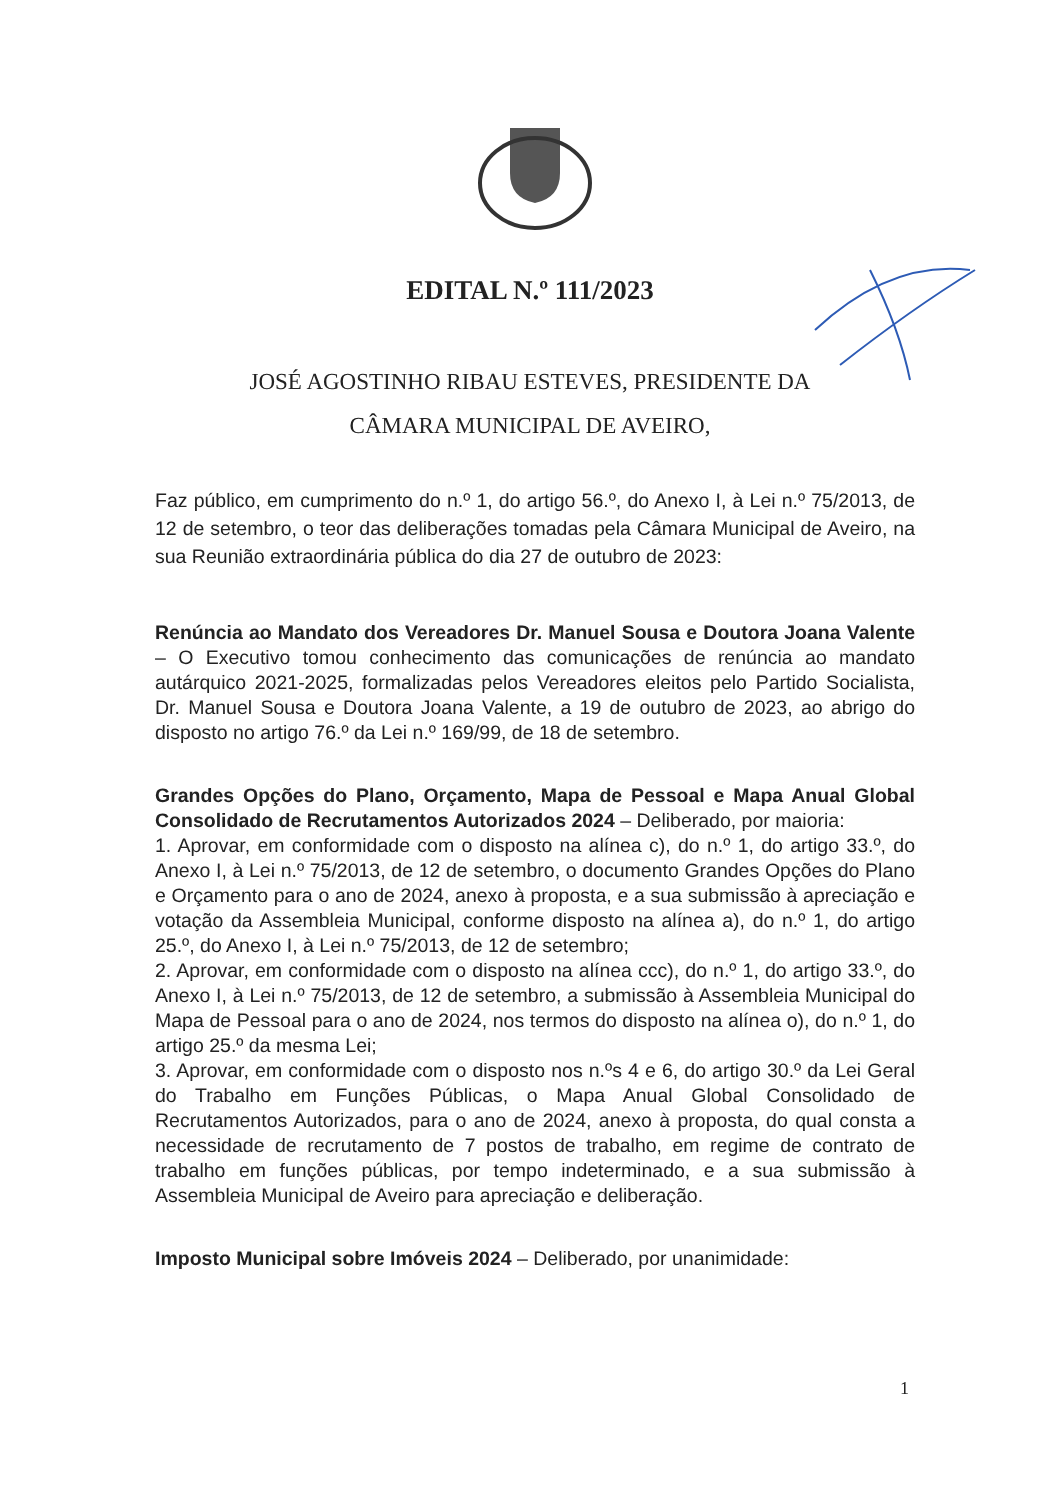EDITAL N.º 111/2023
JOSÉ AGOSTINHO RIBAU ESTEVES, PRESIDENTE DA
CÂMARA MUNICIPAL DE AVEIRO,
Faz público, em cumprimento do n.º 1, do artigo 56.º, do Anexo I, à Lei n.º 75/2013, de 12 de setembro, o teor das deliberações tomadas pela Câmara Municipal de Aveiro, na sua Reunião extraordinária pública do dia 27 de outubro de 2023:
Renúncia ao Mandato dos Vereadores Dr. Manuel Sousa e Doutora Joana Valente – O Executivo tomou conhecimento das comunicações de renúncia ao mandato autárquico 2021-2025, formalizadas pelos Vereadores eleitos pelo Partido Socialista, Dr. Manuel Sousa e Doutora Joana Valente, a 19 de outubro de 2023, ao abrigo do disposto no artigo 76.º da Lei n.º 169/99, de 18 de setembro.
Grandes Opções do Plano, Orçamento, Mapa de Pessoal e Mapa Anual Global Consolidado de Recrutamentos Autorizados 2024 – Deliberado, por maioria:
1. Aprovar, em conformidade com o disposto na alínea c), do n.º 1, do artigo 33.º, do Anexo I, à Lei n.º 75/2013, de 12 de setembro, o documento Grandes Opções do Plano e Orçamento para o ano de 2024, anexo à proposta, e a sua submissão à apreciação e votação da Assembleia Municipal, conforme disposto na alínea a), do n.º 1, do artigo 25.º, do Anexo I, à Lei n.º 75/2013, de 12 de setembro;
2. Aprovar, em conformidade com o disposto na alínea ccc), do n.º 1, do artigo 33.º, do Anexo I, à Lei n.º 75/2013, de 12 de setembro, a submissão à Assembleia Municipal do Mapa de Pessoal para o ano de 2024, nos termos do disposto na alínea o), do n.º 1, do artigo 25.º da mesma Lei;
3. Aprovar, em conformidade com o disposto nos n.ºs 4 e 6, do artigo 30.º da Lei Geral do Trabalho em Funções Públicas, o Mapa Anual Global Consolidado de Recrutamentos Autorizados, para o ano de 2024, anexo à proposta, do qual consta a necessidade de recrutamento de 7 postos de trabalho, em regime de contrato de trabalho em funções públicas, por tempo indeterminado, e a sua submissão à Assembleia Municipal de Aveiro para apreciação e deliberação.
Imposto Municipal sobre Imóveis 2024 – Deliberado, por unanimidade:
1